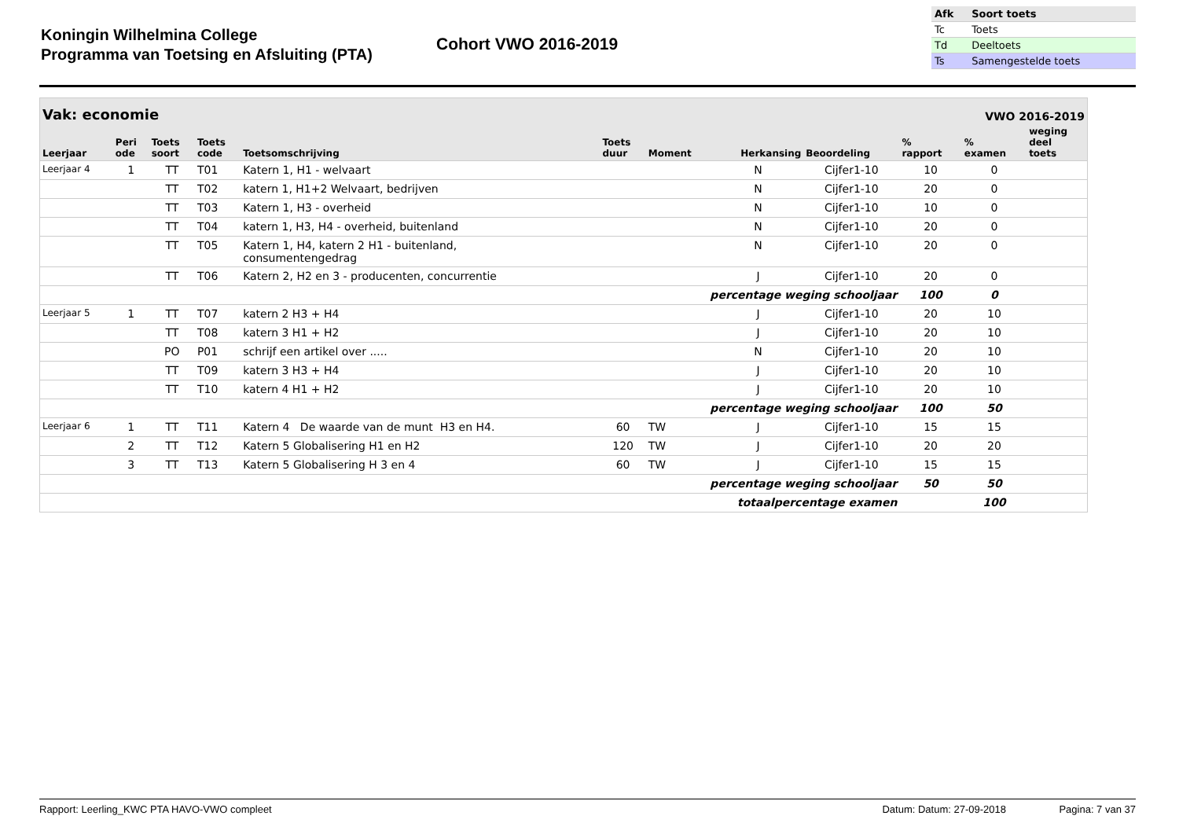Koningin Wilhelmina College
Programma van Toetsing en Afsluiting (PTA)
Cohort VWO 2016-2019
| Afk | Soort toets |
| Tc | Toets |
| Td | Deeltoets |
| Ts | Samengestelde toets |
| Vak: economie | | | | | | | | | VWO 2016-2019 | | |
| --- | --- | --- | --- | --- | --- | --- | --- | --- | --- | --- | --- |
| Leerjaar | Peri ode | Toets soort | Toets code | Toetsomschrijving | Toets duur | Moment | Herkansing | Beoordeling | % rapport | % examen | weging deel toets |
| Leerjaar 4 | 1 | TT | T01 | Katern 1, H1 - welvaart | | | N | Cijfer1-10 | 10 | 0 | |
| | | TT | T02 | katern 1, H1+2 Welvaart, bedrijven | | | N | Cijfer1-10 | 20 | 0 | |
| | | TT | T03 | Katern 1, H3 - overheid | | | N | Cijfer1-10 | 10 | 0 | |
| | | TT | T04 | katern 1, H3, H4 - overheid, buitenland | | | N | Cijfer1-10 | 20 | 0 | |
| | | TT | T05 | Katern 1, H4, katern 2 H1 - buitenland, consumentengedrag | | | N | Cijfer1-10 | 20 | 0 | |
| | | TT | T06 | Katern 2, H2 en 3 - producenten, concurrentie | | | J | Cijfer1-10 | 20 | 0 | |
| percentage weging schooljaar | | | | | | | | | 100 | 0 | |
| Leerjaar 5 | 1 | TT | T07 | katern 2 H3 + H4 | | | J | Cijfer1-10 | 20 | 10 | |
| | | TT | T08 | katern 3 H1 + H2 | | | J | Cijfer1-10 | 20 | 10 | |
| | | PO | P01 | schrijf een artikel over ..... | | | N | Cijfer1-10 | 20 | 10 | |
| | | TT | T09 | katern 3 H3 + H4 | | | J | Cijfer1-10 | 20 | 10 | |
| | | TT | T10 | katern 4 H1 + H2 | | | J | Cijfer1-10 | 20 | 10 | |
| percentage weging schooljaar | | | | | | | | | 100 | 50 | |
| Leerjaar 6 | 1 | TT | T11 | Katern 4 De waarde van de munt H3 en H4. | 60 | TW | J | Cijfer1-10 | 15 | 15 | |
| | 2 | TT | T12 | Katern 5 Globalisering H1 en H2 | 120 | TW | J | Cijfer1-10 | 20 | 20 | |
| | 3 | TT | T13 | Katern 5 Globalisering H 3 en 4 | 60 | TW | J | Cijfer1-10 | 15 | 15 | |
| percentage weging schooljaar | | | | | | | | | 50 | 50 | |
| totaalpercentage examen | | | | | | | | | | 100 | |
Rapport: Leerling_KWC PTA HAVO-VWO compleet Datum: Datum: 27-09-2018 Pagina: 7 van 37